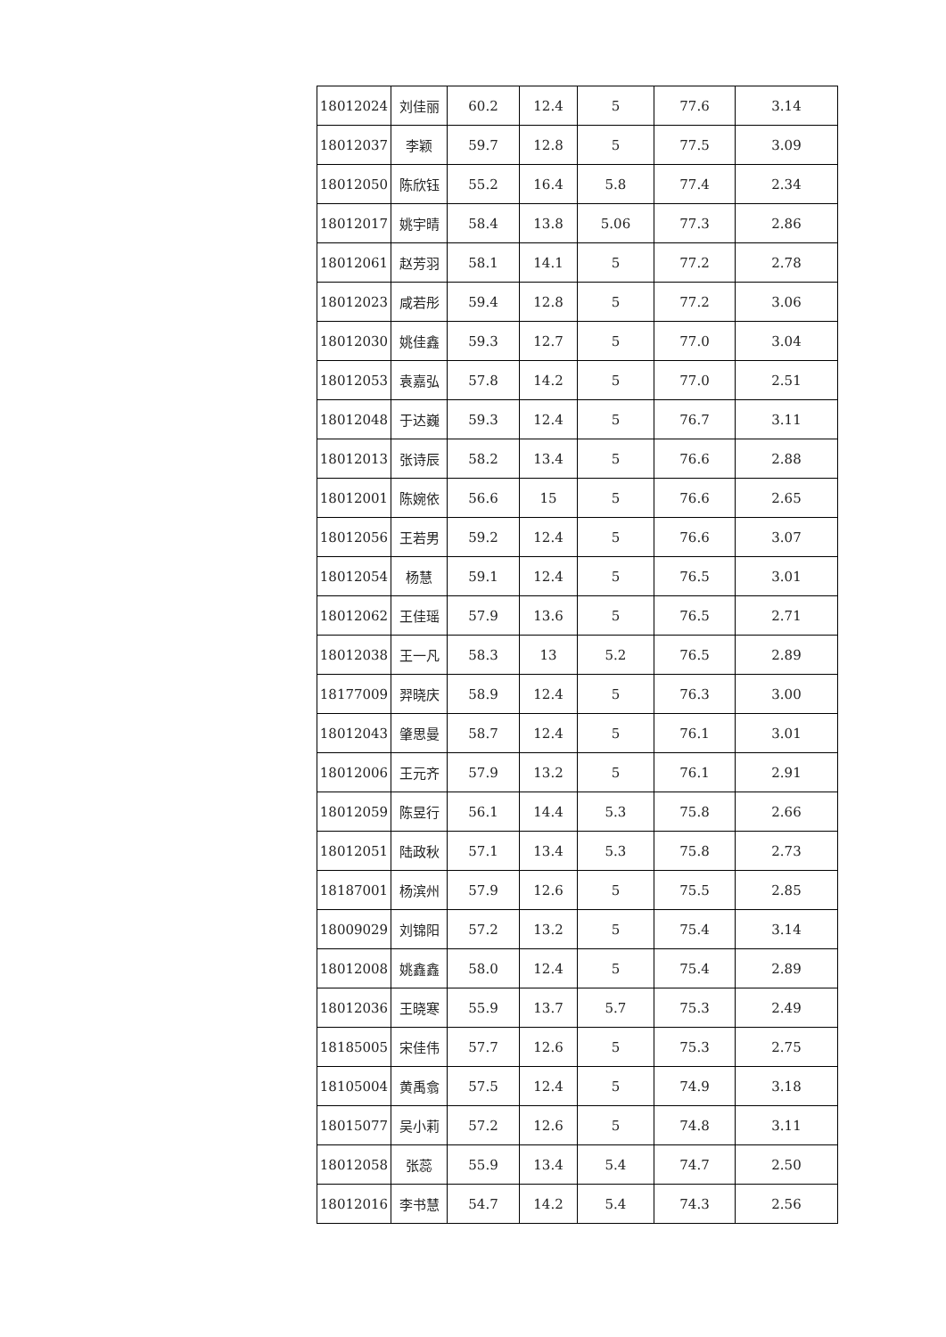| 18012024 | 刘佳丽 | 60.2 | 12.4 | 5 | 77.6 | 3.14 |
| 18012037 | 李颖 | 59.7 | 12.8 | 5 | 77.5 | 3.09 |
| 18012050 | 陈欣钰 | 55.2 | 16.4 | 5.8 | 77.4 | 2.34 |
| 18012017 | 姚宇晴 | 58.4 | 13.8 | 5.06 | 77.3 | 2.86 |
| 18012061 | 赵芳羽 | 58.1 | 14.1 | 5 | 77.2 | 2.78 |
| 18012023 | 咸若彤 | 59.4 | 12.8 | 5 | 77.2 | 3.06 |
| 18012030 | 姚佳鑫 | 59.3 | 12.7 | 5 | 77.0 | 3.04 |
| 18012053 | 袁嘉弘 | 57.8 | 14.2 | 5 | 77.0 | 2.51 |
| 18012048 | 于达巍 | 59.3 | 12.4 | 5 | 76.7 | 3.11 |
| 18012013 | 张诗辰 | 58.2 | 13.4 | 5 | 76.6 | 2.88 |
| 18012001 | 陈婉依 | 56.6 | 15 | 5 | 76.6 | 2.65 |
| 18012056 | 王若男 | 59.2 | 12.4 | 5 | 76.6 | 3.07 |
| 18012054 | 杨慧 | 59.1 | 12.4 | 5 | 76.5 | 3.01 |
| 18012062 | 王佳瑶 | 57.9 | 13.6 | 5 | 76.5 | 2.71 |
| 18012038 | 王一凡 | 58.3 | 13 | 5.2 | 76.5 | 2.89 |
| 18177009 | 羿晓庆 | 58.9 | 12.4 | 5 | 76.3 | 3.00 |
| 18012043 | 肇思曼 | 58.7 | 12.4 | 5 | 76.1 | 3.01 |
| 18012006 | 王元齐 | 57.9 | 13.2 | 5 | 76.1 | 2.91 |
| 18012059 | 陈昱行 | 56.1 | 14.4 | 5.3 | 75.8 | 2.66 |
| 18012051 | 陆政秋 | 57.1 | 13.4 | 5.3 | 75.8 | 2.73 |
| 18187001 | 杨滨州 | 57.9 | 12.6 | 5 | 75.5 | 2.85 |
| 18009029 | 刘锦阳 | 57.2 | 13.2 | 5 | 75.4 | 3.14 |
| 18012008 | 姚鑫鑫 | 58.0 | 12.4 | 5 | 75.4 | 2.89 |
| 18012036 | 王晓寒 | 55.9 | 13.7 | 5.7 | 75.3 | 2.49 |
| 18185005 | 宋佳伟 | 57.7 | 12.6 | 5 | 75.3 | 2.75 |
| 18105004 | 黄禹翕 | 57.5 | 12.4 | 5 | 74.9 | 3.18 |
| 18015077 | 吴小莉 | 57.2 | 12.6 | 5 | 74.8 | 3.11 |
| 18012058 | 张蕊 | 55.9 | 13.4 | 5.4 | 74.7 | 2.50 |
| 18012016 | 李书慧 | 54.7 | 14.2 | 5.4 | 74.3 | 2.56 |